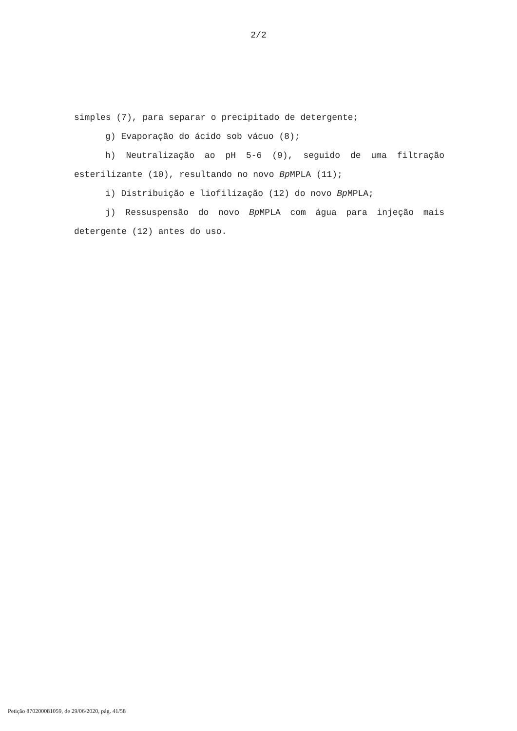2/2
simples (7), para separar o precipitado de detergente;
g) Evaporação do ácido sob vácuo (8);
h) Neutralização ao pH 5-6 (9), seguido de uma filtração esterilizante (10), resultando no novo Bp MPLA (11);
i) Distribuição e liofilização (12) do novo Bp MPLA;
j) Ressuspensão do novo Bp MPLA com água para injeção mais detergente (12) antes do uso.
Petição 870200081059, de 29/06/2020, pág. 41/58